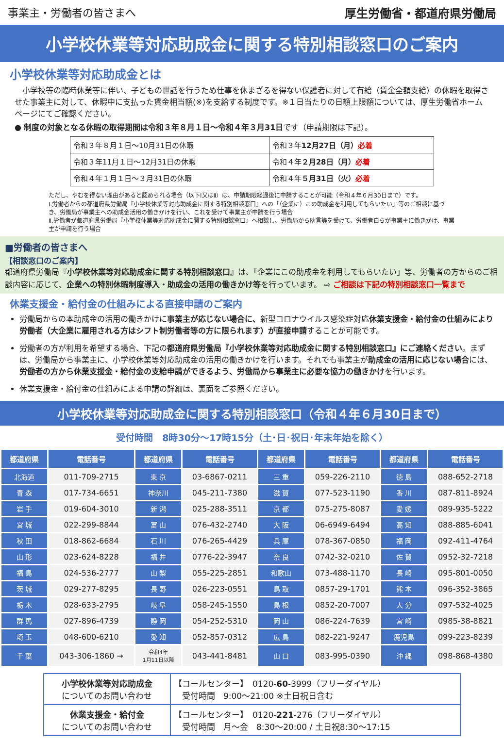事業主・労働者の皆さまへ 厚生労働省・都道府県労働局
小学校休業等対応助成金に関する特別相談窓口のご案内
小学校休業等対応助成金とは
　小学校等の臨時休業等に伴い、子どもの世話を行うため仕事を休まざるを得ない保護者に対して有給（賃金全額支給）の休暇を取得させた事業主に対して、休暇中に支払った賃金相当額(※)を支給する制度です。※１日当たりの日額上限額については、厚生労働省ホームページにてご確認ください。
● 制度の対象となる休暇の取得期間は令和３年８月１日～令和４年３月31日です（申請期限は下記）。
| 令和３年８月１日～10月31日の休暇 | 令和３年 12月27日（月） 必着 |
| 令和３年11月１日～12月31日の休暇 | 令和４年 ２月28日（月） 必着 |
| 令和４年１月１日～３月31日の休暇 | 令和４年 ５月31日（火） 必着 |
ただし、やむを得ない理由があると認められる場合（以下Ⅰ又はⅡ）は、申請期限経過後に申請することが可能（令和４年６月30日まで）です。
Ⅰ.労働者からの都道府県労働局『小学校休業等対応助成金に関する特別相談窓口』への「（企業に）この助成金を利用してもらいたい」等のご相談に基づき、労働局が事業主への助成金活用の働きかけを行い、これを受けて事業主が申請を行う場合
Ⅱ.労働者が都道府県労働局『小学校休業等対応助成金に関する特別相談窓口』へ相談し、労働局から助言等を受けて、労働者自らが事業主に働きかけ、事業主が申請を行う場合
■労働者の皆さまへ
【相談窓口のご案内】
都道府県労働局『小学校休業等対応助成金に関する特別相談窓口』は、「企業にこの助成金を利用してもらいたい」等、労働者の方からのご相談内容に応じて、企業への特別休暇制度導入・助成金の活用の働きかけ等を行っています。 ⇨ ご相談は下記の特別相談窓口一覧まで
休業支援金・給付金の仕組みによる直接申請のご案内
労働局からの本助成金の活用の働きかけに事業主が応じない場合に、新型コロナウイルス感染症対応休業支援金・給付金の仕組みにより労働者（大企業に雇用される方はシフト制労働者等の方に限られます）が直接申請することが可能です。
労働者の方が利用を希望する場合、下記の都道府県労働局『小学校休業等対応助成金に関する特別相談窓口』にご連絡ください。まずは、労働局から事業主に、小学校休業等対応助成金の活用の働きかけを行います。それでも事業主が助成金の活用に応じない場合には、労働者の方から休業支援金・給付金の支給申請ができるよう、労働局から事業主に必要な協力の働きかけを行います。
休業支援金・給付金の仕組みによる申請の詳細は、裏面をご参照ください。
小学校休業等対応助成金に関する特別相談窓口（令和４年６月30日まで）
受付時間　8時30分～17時15分（土･日･祝日･年末年始を除く）
| 都道府県 | 電話番号 | 都道府県 | 電話番号 | 都道府県 | 電話番号 | 都道府県 | 電話番号 |
| --- | --- | --- | --- | --- | --- | --- | --- |
| 北海道 | 011-709-2715 | 東 京 | 03-6867-0211 | 三 重 | 059-226-2110 | 徳 島 | 088-652-2718 |
| 青 森 | 017-734-6651 | 神奈川 | 045-211-7380 | 滋 賀 | 077-523-1190 | 香 川 | 087-811-8924 |
| 岩 手 | 019-604-3010 | 新 潟 | 025-288-3511 | 京 都 | 075-275-8087 | 愛 媛 | 089-935-5222 |
| 宮 城 | 022-299-8844 | 富 山 | 076-432-2740 | 大 阪 | 06-6949-6494 | 高 知 | 088-885-6041 |
| 秋 田 | 018-862-6684 | 石 川 | 076-265-4429 | 兵 庫 | 078-367-0850 | 福 岡 | 092-411-4764 |
| 山 形 | 023-624-8228 | 福 井 | 0776-22-3947 | 奈 良 | 0742-32-0210 | 佐 賀 | 0952-32-7218 |
| 福 島 | 024-536-2777 | 山 梨 | 055-225-2851 | 和歌山 | 073-488-1170 | 長 崎 | 095-801-0050 |
| 茨 城 | 029-277-8295 | 長 野 | 026-223-0551 | 鳥 取 | 0857-29-1701 | 熊 本 | 096-352-3865 |
| 栃 木 | 028-633-2795 | 岐 阜 | 058-245-1550 | 島 根 | 0852-20-7007 | 大 分 | 097-532-4025 |
| 群 馬 | 027-896-4739 | 静 岡 | 054-252-5310 | 岡 山 | 086-224-7639 | 宮 崎 | 0985-38-8821 |
| 埼 玉 | 048-600-6210 | 愛 知 | 052-857-0312 | 広 島 | 082-221-9247 | 鹿児島 | 099-223-8239 |
| 千 葉 | 043-306-1860 → | 令和4年 1月11日以降 | 043-441-8481 | 山 口 | 083-995-0390 | 沖 縄 | 098-868-4380 |
| 小学校休業等対応助成金 についてのお問い合わせ | 【コールセンター】 0120- 60 -3999（フリーダイヤル） 受付時間 9:00～21:00 ※土日祝日含む |
| 休業支援金・給付金 についてのお問い合わせ | 【コールセンター】 0120- 221 -276（フリーダイヤル） 受付時間 月～金 8:30～20:00 / 土日祝8:30～17:15 |